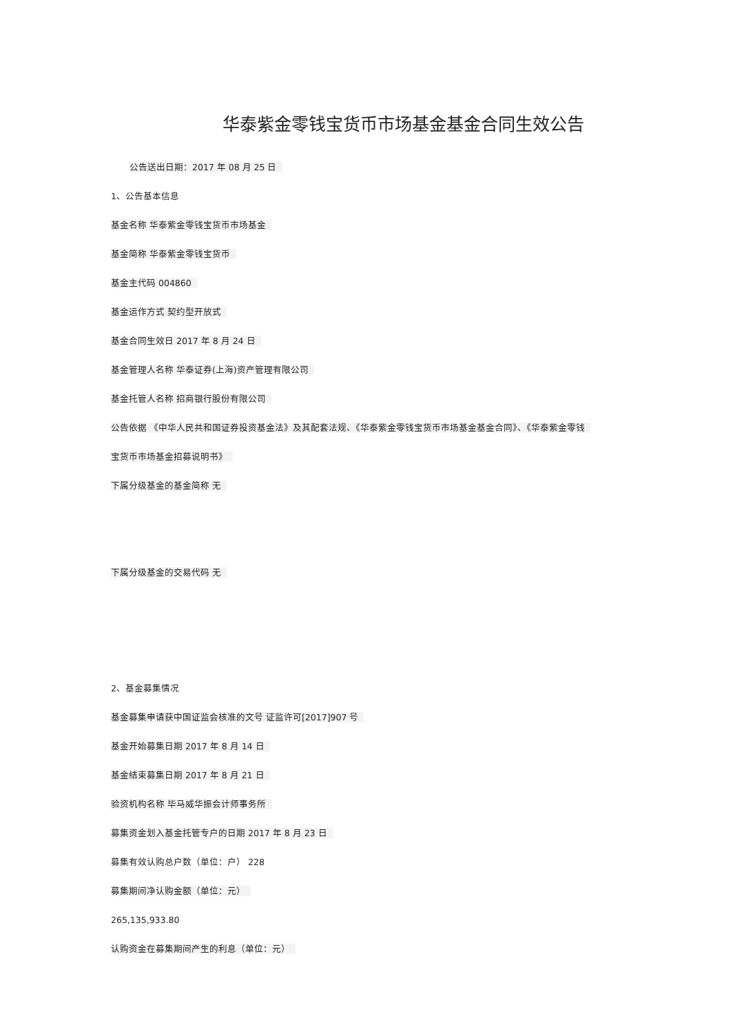华泰紫金零钱宝货币市场基金基金合同生效公告
公告送出日期：2017 年 08 月 25 日
1、公告基本信息
基金名称 华泰紫金零钱宝货币市场基金
基金简称 华泰紫金零钱宝货币
基金主代码 004860
基金运作方式 契约型开放式
基金合同生效日 2017 年 8 月 24 日
基金管理人名称 华泰证券(上海)资产管理有限公司
基金托管人名称 招商银行股份有限公司
公告依据 《中华人民共和国证券投资基金法》及其配套法规、《华泰紫金零钱宝货币市场基金基金合同》、《华泰紫金零钱
宝货币市场基金招募说明书》
下属分级基金的基金简称 无
下属分级基金的交易代码 无
2、基金募集情况
基金募集申请获中国证监会核准的文号 证监许可[2017]907 号
基金开始募集日期 2017 年 8 月 14 日
基金结束募集日期 2017 年 8 月 21 日
验资机构名称 毕马威华振会计师事务所
募集资金划入基金托管专户的日期 2017 年 8 月 23 日
募集有效认购总户数（单位：户） 228
募集期间净认购金额（单位：元）
265,135,933.80
认购资金在募集期间产生的利息（单位：元）